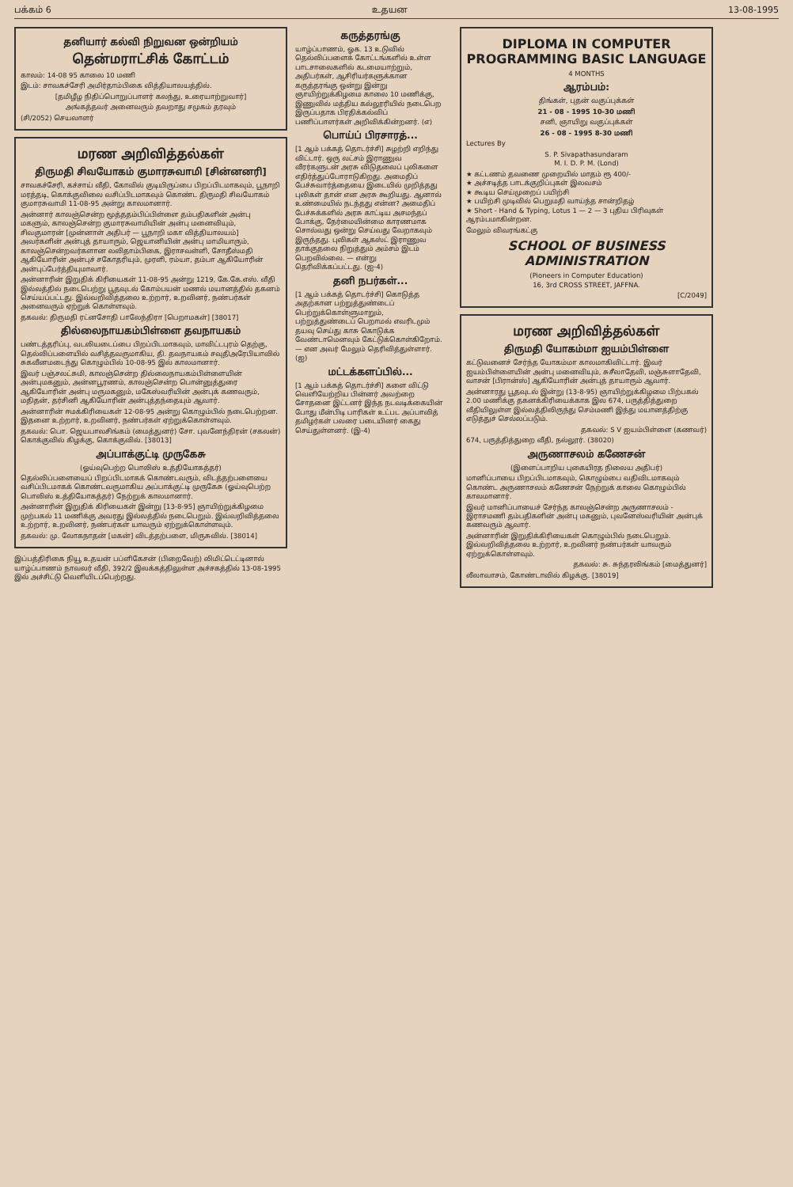பக்கம் 6 உதயன 13-08-1995
தனியார் கல்வி நிறுவன ஒன்றியம்
தென்மராட்சிக் கோட்டம்
காலம்: 14-08 95 காலை 10 மணி
இடம்: சாவகச்சேரி அமிர்தாம்பிகை வித்தியாலயத்தில்.
[தமிழீழ நிதிப்பொறுப்பாளர் கலந்து, உரையாற்றுவார்]
அங்கத்தவர் அனைவரும் தவறாது சமுகம் தரவும்
(சி/2052) செயலாளர்
மரண அறிவித்தல்கள்
திருமதி சிவயோகம் குமாரசுவாமி [சின்னனரி]
சாவகச்சேரி, கச்சாய் வீதி, கோவில் குடியிருப்பை பிறப்பிடமாகவும், பூநாறி மரத்தடி, கொக்குவிலை வசிப்பிடமாகவும் கொண்ட திருமதி சிவயோகம் குமாரசுவாமி 11-08-95 அன்று காலமானார்.
அன்னார் காலஞ்சென்ற மூத்ததம்பிப்பிள்ளை தம்பதிகளின் அன்பு மகளும், காலஞ்சென்ற குமாரசுவாமியின் அன்பு மனைவியும், சிவகுமாரன் [முன்னாள் அதிபர் — பூநாறி மகா வித்தியாலயம்] அவர்களின் அன்புத் தாயாரும், ஜெயானியின் அன்பு மாமியாரும், காலஞ்சென்றவர்களான லலிதாம்பிகை, இராசவள்ளி, சோதீஸ்மதி ஆகியோரின் அன்புச் சகோதரியும், முரளி, ரம்யா, தம்பா ஆகியோரின் அன்புப்பேர்த்தியுமாவார்.
அன்னாரின் இறுதிக் கிரியைகள் 11-08-95 அன்று 1219, கே.கே.எஸ். வீதி இல்லத்தில் நடைபெற்று பூதவுடல் கோம்பயன் மணல் மயானத்தில் தகனம் செய்யப்பட்டது. இவ்வறிவித்தலை உற்றார், உறவினர், நண்பர்கள் அனைவரும் ஏற்றுக் கொள்ளவும்.
தகவல்: திருமதி ரட்னசோதி பாலேந்திரா [பெறாமகள்] [38017]
தில்லைநாயகம்பிள்ளை தவநாயகம்
பண்டத்தரிப்பு, வடலியடைப்பை பிறப்பிடமாகவும், மாவிட்டபுரம் தெற்கு, தெல்லிப்பளையில் வசித்தவருமாகிய, தி. தவநாயகம் சவுதிஅரேபியாவில் சுகவீனமடைந்து கொழும்பில் 10-08-95 இல் காலமானார்.
இவர் பஞ்சலட்சுமி, காலஞ்சென்ற தில்லைநாயகம்பிள்ளையின் அன்புமகனும், அன்னபூரணம், காலஞ்சென்ற பொன்னுத்துரை ஆகியோரின் அன்பு மருமகனும், மகேஸ்வரியின் அன்புக் கணவரும், மதிதன், தர்சினி ஆகியோரின் அன்புத்தந்தையும் ஆவார்.
அன்னாரின் ஈமக்கிரியைகள் 12-08-95 அன்று கொழும்பில் நடைபெற்றன. இதனை உற்றார், உறவினர், நண்பர்கள் ஏற்றுக்கொள்ளவும்.
தகவல்: பொ. ஜெயபாலசிங்கம் (மைத்துனர்) சோ. புவனேந்திரன் (சகலன்) கொக்குவில் கிழக்கு, கொக்குவில். [38013]
அப்பாக்குட்டி முருகேசு
(ஓய்வுபெற்ற பொலிஸ் உத்தியோகத்தர்)
தெல்லிப்பளையைப் பிறப்பிடமாகக் கொண்டவரும், விடத்தற்பளையை வசிப்பிடமாகக் கொண்டவருமாகிய அப்பாக்குட்டி முருகேசு (ஓய்வுபெற்ற பொலிஸ் உத்தியோகத்தர்) நேற்றுக் காலமானார்.
அன்னாரின் இறுதிக் கிரியைகள் இன்று [13-8-95] ஞாயிற்றுக்கிழமை முற்பகல் 11 மணிக்கு அவரது இல்லத்தில் நடைபெறும். இவ்வறிவித்தலை உற்றார், உறவினர், நண்பர்கள் யாவரும் ஏற்றுக்கொள்ளவும்.
தகவல்: மு. லோகநாதன் [மகன்] விடத்தற்பளை, மிருசுவில். [38014]
இப்பத்திரிகை நியூ உதயன் பப்ளிகேசன் (பிறைவேற்) லிமிட்டெட்டினால் யாழ்ப்பாணம் நாவலர் வீதி, 392/2 இலக்கத்திலுள்ள அச்சகத்தில் 13-08-1995 இல் அச்சிட்டு வெளியிடப்பெற்றது.
கருத்தரங்கு
யாழ்ப்பாணம், ஓக. 13 உடுவில் தெல்லிப்பளைக் கோட்டங்களில் உள்ள பாடசாலைகளில் கடமையாற்றும், அதிபர்கள், ஆசிரியர்களுக்கான கருத்தரங்கு ஒன்று இன்று ஞாயிற்றுக்கிழமை காலை 10 மணிக்கு, இணுவில் மத்திய கல்லூரியில் நடைபெற இருப்பதாக பிரதிக்கல்விப் பணிப்பாளர்கள் அறிவிக்கின்றனர். (எ)
பொய்ப் பிரசாரத்...
[1 ஆம் பக்கத் தொடர்ச்சி] சுழற்றி எறிந்து விட்டார். ஒரு லட்சம் இராணுவ வீரர்களுடன் அரசு விடுதலைப் புலிகளை எதிர்த்துப்போராடுகிறது. அமைதிப் பேச்சுவார்த்தையை இடையில் முறித்தது புலிகள் தான் என அரசு கூறியது. ஆனால் உண்மையில் நடந்தது என்ன? அமைதிப் பேச்சுக்களில் அரசு காட்டிய அசமந்தப் போக்கு, நேர்மையின்மை காரணமாக சொல்வது ஒன்று செய்வது வேறாகவும் இருந்தது. புலிகள் ஆகஸ்ட் இராணுவ தாக்குதலை நிறுத்தும் அம்சம் இடம் பெறவில்லை. — என்று தெரிவிக்கப்பட்டது. (ஐ-4)
தனி நபர்கள்...
[1 ஆம் பக்கத் தொடர்ச்சி] கொடுத்த அதற்கான பற்றுத்துண்டைப் பெற்றுக்கொள்ளுமாறும், பற்றுத்துண்டைப் பெறாமல் எவரிடமும் தயவு செய்து காசு கொடுக்க வேண்டாமெனவும் கேட்டுக்கொள்கிறோம். — என அவர் மேலும் தெரிவித்துள்ளார். (ஐ)
மட்டக்களப்பில்...
[1 ஆம் பக்கத் தொடர்ச்சி] களை விட்டு வெளியேற்றிய பின்னர் அவற்றை சோதனை இட்டனர் இந்த நடவடிக்கையின் போது மீன்பிடி பாரிகள் உட்பட அப்பாவித் தமிழர்கள் பலரை படையினர் கைது செய்துள்ளனர். (இ-4)
DIPLOMA IN COMPUTER PROGRAMMING BASIC LANGUAGE
4 MONTHS
ஆரம்பம்:
திங்கள், புதன் வகுப்புக்கள்
21 - 08 - 1995 10-30 மணி
சனி, ஞாயிறு வகுப்புக்கள்
26 - 08 - 1995 8-30 மணி
Lectures By
S. P. Sivapathasundaram
M. I. D. P. M. (Lond)
★ கட்டணம் தவணை முறையில் மாதம் ரூ 400/-
★ அச்சடித்த பாடக்குறிப்புகள் இலவசம்
★ கூடிய செய்முறைப் பயிற்சி
★ பயிற்சி முடிவில் பெறுமதி வாய்ந்த சான்றிதழ்
★ Short - Hand & Typing, Lotus 1 — 2 — 3 புதிய பிரிவுகள் ஆரம்பமாகின்றன.
மேலும் விவரங்கட்கு
SCHOOL OF BUSINESS ADMINISTRATION
(Pioneers in Computer Education)
16, 3rd CROSS STREET, JAFFNA.
[C/2049]
மரண அறிவித்தல்கள்
திருமதி யோகம்மா ஐயம்பிள்ளை
கட்டுவனைச் சேர்ந்த யோகம்மா காலமாகிவிட்டார். இவர் ஐயம்பிள்ளையின் அன்பு மனைவியும், சுசீலாதேவி, மஞ்சுளாதேவி, வாசன் [பிரான்ஸ்] ஆகியோரின் அன்புத் தாயாரும் ஆவார்.
அன்னாரது பூதவுடல் இன்று (13-8-95) ஞாயிற்றுக்கிழமை பிற்பகல் 2.00 மணிக்கு தகனக்கிரியைக்காக இல 674, பருத்தித்துறை வீதியிலுள்ள இல்லத்திலிருந்து செம்மணி இந்து மயானத்திற்கு எடுத்துச் செல்லப்படும்.
தகவல்: S V ஐயம்பிள்ளை (கணவர்)
674, பருத்தித்துறை வீதி, நல்லூர். (38020)
அருணாசலம் கணேசன்
(இளைப்பாறிய புகையிரத நிலைய அதிபர்)
மானிப்பாயை பிறப்பிடமாகவும், கொழும்பை வதிவிடமாகவும் கொண்ட அருணாசலம் கணேசன் நேற்றுக் காலை கொழும்பில் காலமானார்.
இவர் மானிப்பாயைச் சேர்ந்த காலஞ்சென்ற அருணாசலம் - இராசமணி தம்பதிகளின் அன்பு மகனும், புவனேஸ்வரியின் அன்புக் கணவரும் ஆவார்.
அன்னாரின் இறுதிக்கிரியைகள் கொழும்பில் நடைபெறும். இவ்வறிவித்தலை உற்றார், உறவினர் நண்பர்கள் யாவரும் ஏற்றுக்கொள்ளவும்.
தகவல்: சு. சுந்தரலிங்கம் [மைத்துனர்]
லீலாவாசம், கோண்டாவில் கிழக்கு. [38019]